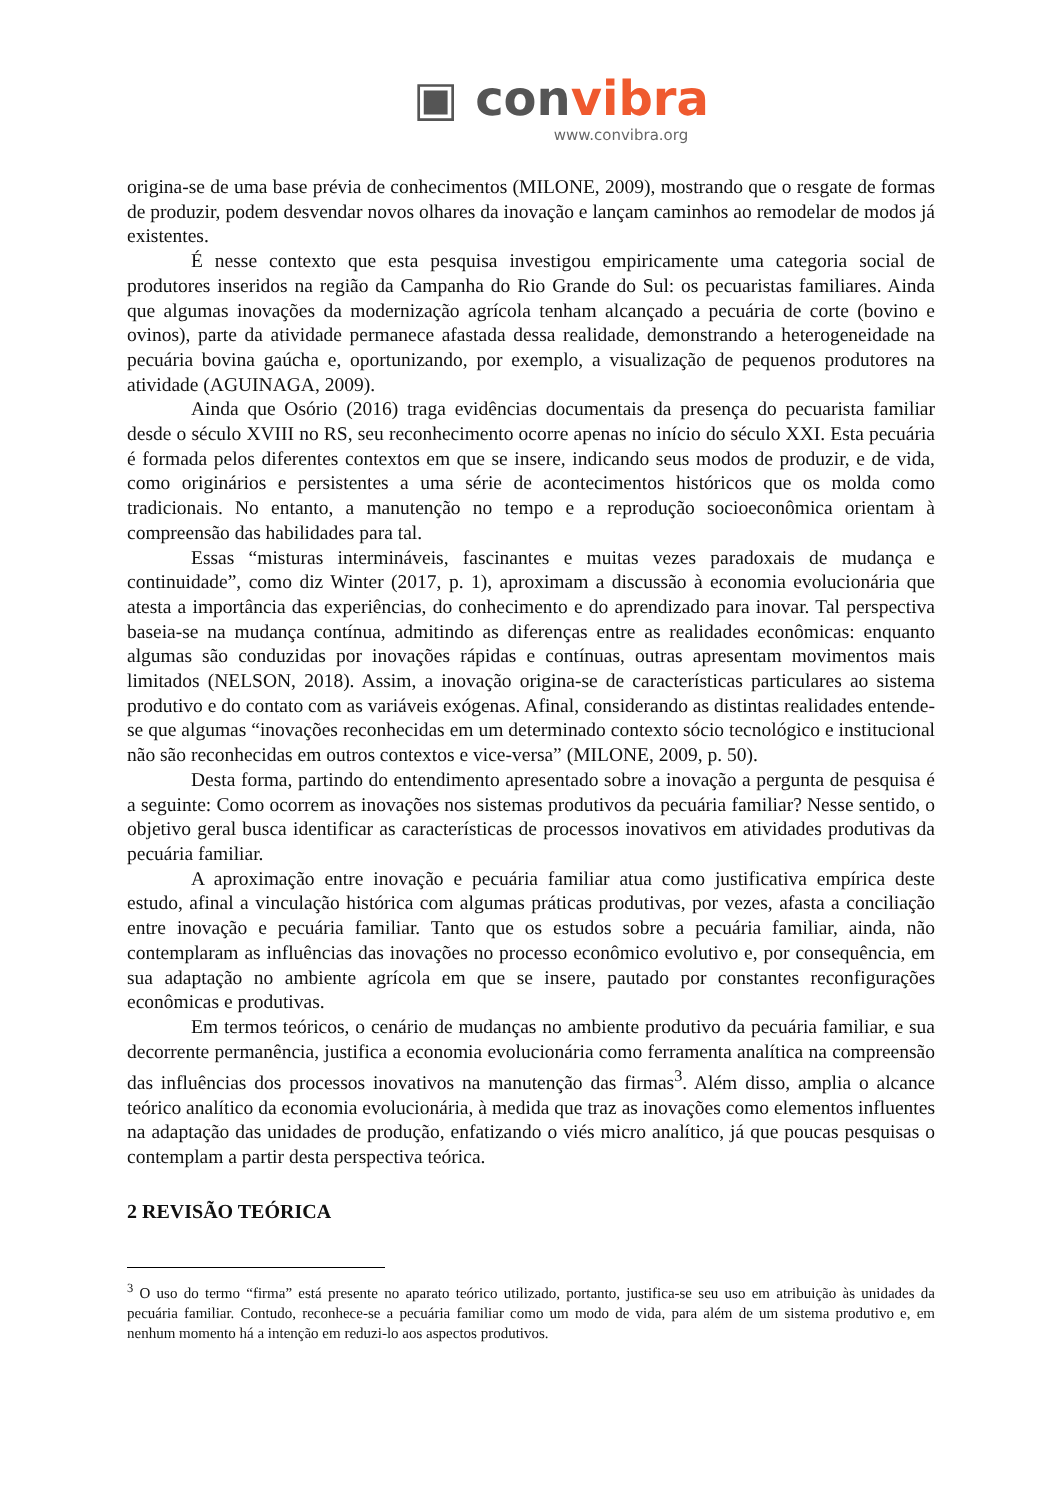▣ convibra
www.convibra.org
origina-se de uma base prévia de conhecimentos (MILONE, 2009), mostrando que o resgate de formas de produzir, podem desvendar novos olhares da inovação e lançam caminhos ao remodelar de modos já existentes.
É nesse contexto que esta pesquisa investigou empiricamente uma categoria social de produtores inseridos na região da Campanha do Rio Grande do Sul: os pecuaristas familiares. Ainda que algumas inovações da modernização agrícola tenham alcançado a pecuária de corte (bovino e ovinos), parte da atividade permanece afastada dessa realidade, demonstrando a heterogeneidade na pecuária bovina gaúcha e, oportunizando, por exemplo, a visualização de pequenos produtores na atividade (AGUINAGA, 2009).
Ainda que Osório (2016) traga evidências documentais da presença do pecuarista familiar desde o século XVIII no RS, seu reconhecimento ocorre apenas no início do século XXI. Esta pecuária é formada pelos diferentes contextos em que se insere, indicando seus modos de produzir, e de vida, como originários e persistentes a uma série de acontecimentos históricos que os molda como tradicionais. No entanto, a manutenção no tempo e a reprodução socioeconômica orientam à compreensão das habilidades para tal.
Essas “misturas intermináveis, fascinantes e muitas vezes paradoxais de mudança e continuidade”, como diz Winter (2017, p. 1), aproximam a discussão à economia evolucionária que atesta a importância das experiências, do conhecimento e do aprendizado para inovar. Tal perspectiva baseia-se na mudança contínua, admitindo as diferenças entre as realidades econômicas: enquanto algumas são conduzidas por inovações rápidas e contínuas, outras apresentam movimentos mais limitados (NELSON, 2018). Assim, a inovação origina-se de características particulares ao sistema produtivo e do contato com as variáveis exógenas. Afinal, considerando as distintas realidades entende-se que algumas “inovações reconhecidas em um determinado contexto sócio tecnológico e institucional não são reconhecidas em outros contextos e vice-versa” (MILONE, 2009, p. 50).
Desta forma, partindo do entendimento apresentado sobre a inovação a pergunta de pesquisa é a seguinte: Como ocorrem as inovações nos sistemas produtivos da pecuária familiar? Nesse sentido, o objetivo geral busca identificar as características de processos inovativos em atividades produtivas da pecuária familiar.
A aproximação entre inovação e pecuária familiar atua como justificativa empírica deste estudo, afinal a vinculação histórica com algumas práticas produtivas, por vezes, afasta a conciliação entre inovação e pecuária familiar. Tanto que os estudos sobre a pecuária familiar, ainda, não contemplaram as influências das inovações no processo econômico evolutivo e, por consequência, em sua adaptação no ambiente agrícola em que se insere, pautado por constantes reconfigurações econômicas e produtivas.
Em termos teóricos, o cenário de mudanças no ambiente produtivo da pecuária familiar, e sua decorrente permanência, justifica a economia evolucionária como ferramenta analítica na compreensão das influências dos processos inovativos na manutenção das firmas<sup>3</sup>. Além disso, amplia o alcance teórico analítico da economia evolucionária, à medida que traz as inovações como elementos influentes na adaptação das unidades de produção, enfatizando o viés micro analítico, já que poucas pesquisas o contemplam a partir desta perspectiva teórica.
2 REVISÃO TEÓRICA
<sup>3</sup> O uso do termo “firma” está presente no aparato teórico utilizado, portanto, justifica-se seu uso em atribuição às unidades da pecuária familiar. Contudo, reconhece-se a pecuária familiar como um modo de vida, para além de um sistema produtivo e, em nenhum momento há a intenção em reduzi-lo aos aspectos produtivos.